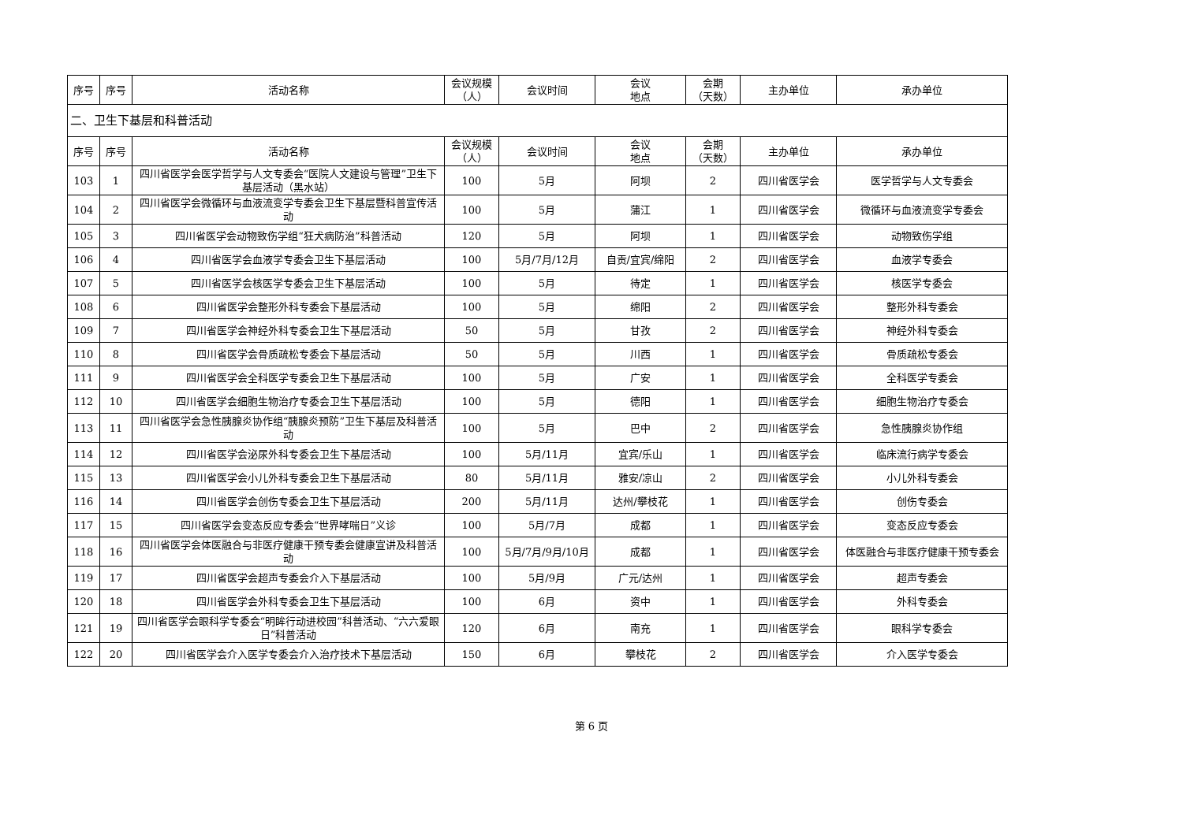| 序号 | 序号 | 活动名称 | 会议规模 （人） | 会议时间 | 会议 地点 | 会期 （天数） | 主办单位 | 承办单位 |
| --- | --- | --- | --- | --- | --- | --- | --- | --- |
| 二、卫生下基层和科普活动 | | | | | | | | |
| 序号 | 序号 | 活动名称 | 会议规模 （人） | 会议时间 | 会议 地点 | 会期 （天数） | 主办单位 | 承办单位 |
| 103 | 1 | 四川省医学会医学哲学与人文专委会“医院人文建设与管理”卫生下基层活动（黑水站） | 100 | 5月 | 阿坝 | 2 | 四川省医学会 | 医学哲学与人文专委会 |
| 104 | 2 | 四川省医学会微循环与血液流变学专委会卫生下基层暨科普宣传活动 | 100 | 5月 | 蒲江 | 1 | 四川省医学会 | 微循环与血液流变学专委会 |
| 105 | 3 | 四川省医学会动物致伤学组“狂犬病防治”科普活动 | 120 | 5月 | 阿坝 | 1 | 四川省医学会 | 动物致伤学组 |
| 106 | 4 | 四川省医学会血液学专委会卫生下基层活动 | 100 | 5月/7月/12月 | 自贡/宜宾/绵阳 | 2 | 四川省医学会 | 血液学专委会 |
| 107 | 5 | 四川省医学会核医学专委会卫生下基层活动 | 100 | 5月 | 待定 | 1 | 四川省医学会 | 核医学专委会 |
| 108 | 6 | 四川省医学会整形外科专委会下基层活动 | 100 | 5月 | 绵阳 | 2 | 四川省医学会 | 整形外科专委会 |
| 109 | 7 | 四川省医学会神经外科专委会卫生下基层活动 | 50 | 5月 | 甘孜 | 2 | 四川省医学会 | 神经外科专委会 |
| 110 | 8 | 四川省医学会骨质疏松专委会下基层活动 | 50 | 5月 | 川西 | 1 | 四川省医学会 | 骨质疏松专委会 |
| 111 | 9 | 四川省医学会全科医学专委会卫生下基层活动 | 100 | 5月 | 广安 | 1 | 四川省医学会 | 全科医学专委会 |
| 112 | 10 | 四川省医学会细胞生物治疗专委会卫生下基层活动 | 100 | 5月 | 德阳 | 1 | 四川省医学会 | 细胞生物治疗专委会 |
| 113 | 11 | 四川省医学会急性胰腺炎协作组“胰腺炎预防”卫生下基层及科普活动 | 100 | 5月 | 巴中 | 2 | 四川省医学会 | 急性胰腺炎协作组 |
| 114 | 12 | 四川省医学会泌尿外科专委会卫生下基层活动 | 100 | 5月/11月 | 宜宾/乐山 | 1 | 四川省医学会 | 临床流行病学专委会 |
| 115 | 13 | 四川省医学会小儿外科专委会卫生下基层活动 | 80 | 5月/11月 | 雅安/凉山 | 2 | 四川省医学会 | 小儿外科专委会 |
| 116 | 14 | 四川省医学会创伤专委会卫生下基层活动 | 200 | 5月/11月 | 达州/攀枝花 | 1 | 四川省医学会 | 创伤专委会 |
| 117 | 15 | 四川省医学会变态反应专委会“世界哮喘日”义诊 | 100 | 5月/7月 | 成都 | 1 | 四川省医学会 | 变态反应专委会 |
| 118 | 16 | 四川省医学会体医融合与非医疗健康干预专委会健康宣讲及科普活动 | 100 | 5月/7月/9月/10月 | 成都 | 1 | 四川省医学会 | 体医融合与非医疗健康干预专委会 |
| 119 | 17 | 四川省医学会超声专委会介入下基层活动 | 100 | 5月/9月 | 广元/达州 | 1 | 四川省医学会 | 超声专委会 |
| 120 | 18 | 四川省医学会外科专委会卫生下基层活动 | 100 | 6月 | 资中 | 1 | 四川省医学会 | 外科专委会 |
| 121 | 19 | 四川省医学会眼科学专委会“明眸行动进校园”科普活动、“六六爱眼日”科普活动 | 120 | 6月 | 南充 | 1 | 四川省医学会 | 眼科学专委会 |
| 122 | 20 | 四川省医学会介入医学专委会介入治疗技术下基层活动 | 150 | 6月 | 攀枝花 | 2 | 四川省医学会 | 介入医学专委会 |
第 6 页